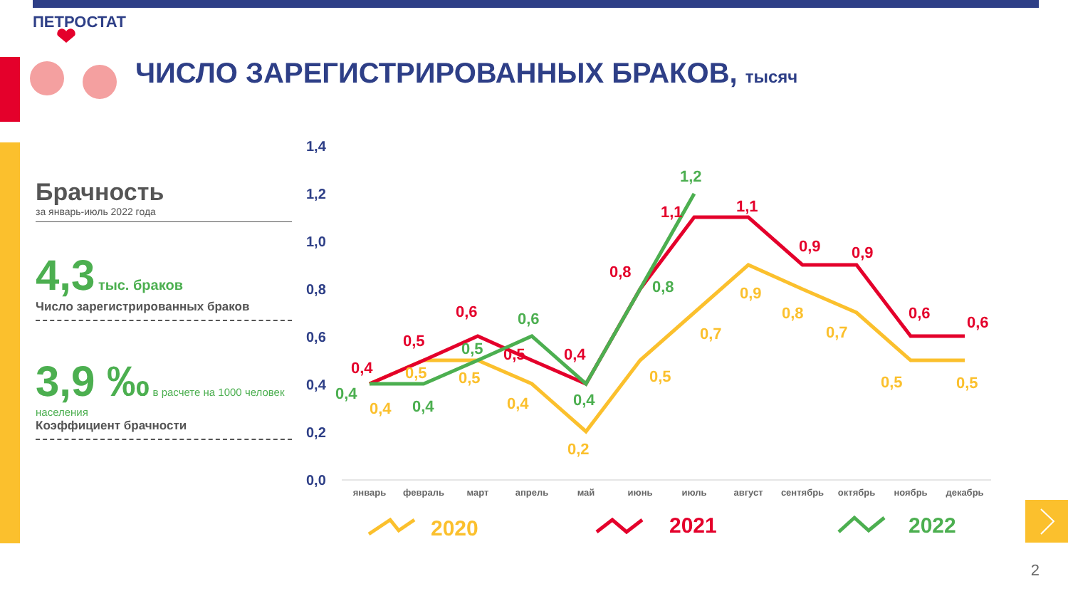ПЕТРОСТАТ
ЧИСЛО ЗАРЕГИСТРИРОВАННЫХ БРАКОВ, тысяч
Брачность
за январь-июль 2022 года
4,3 тыс. браков
Число зарегистрированных браков
3,9 ‰ в расчете на 1000 человек населения
Коэффициент брачности
1,4
1,2
1,0
0,8
0,6
0,4
0,2
0,0
январь
февраль
март
апрель
май
июнь
июль
август
сентябрь
октябрь
ноябрь
декабрь
0,4
0,5
0,6
0,5
0,4
0,8
1,1
1,1
0,9
0,9
0,6
0,6
0,4
0,4
0,5
0,6
0,4
0,8
1,2
0,4
0,5
0,5
0,4
0,2
0,5
0,7
0,9
0,8
0,7
0,5
0,5
2020
2021
2022
2